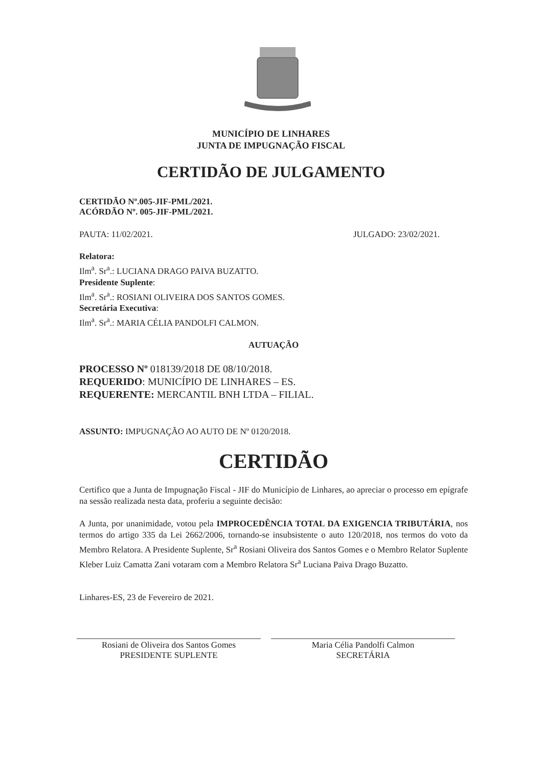MUNICÍPIO DE LINHARES
JUNTA DE IMPUGNAÇÃO FISCAL
CERTIDÃO DE JULGAMENTO
CERTIDÃO Nº.005-JIF-PML/2021.
ACÓRDÃO Nº. 005-JIF-PML/2021.
PAUTA: 11/02/2021. JULGADO: 23/02/2021.
Relatora:
Ilm<sup>a</sup>. Sr<sup>a</sup>.: LUCIANA DRAGO PAIVA BUZATTO.
Presidente Suplente:
Ilm<sup>a</sup>. Sr<sup>a</sup>.: ROSIANI OLIVEIRA DOS SANTOS GOMES.
Secretária Executiva:
Ilm<sup>a</sup>. Sr<sup>a</sup>.: MARIA CÉLIA PANDOLFI CALMON.
AUTUAÇÃO
PROCESSO Nº 018139/2018 DE 08/10/2018.
REQUERIDO: MUNICÍPIO DE LINHARES – ES.
REQUERENTE: MERCANTIL BNH LTDA – FILIAL.
ASSUNTO: IMPUGNAÇÃO AO AUTO DE Nº 0120/2018.
CERTIDÃO
Certifico que a Junta de Impugnação Fiscal - JIF do Município de Linhares, ao apreciar o processo em epígrafe na sessão realizada nesta data, proferiu a seguinte decisão:
A Junta, por unanimidade, votou pela IMPROCEDÊNCIA TOTAL DA EXIGENCIA TRIBUTÁRIA, nos termos do artigo 335 da Lei 2662/2006, tornando-se insubsistente o auto 120/2018, nos termos do voto da Membro Relatora. A Presidente Suplente, Sr<sup>a</sup> Rosiani Oliveira dos Santos Gomes e o Membro Relator Suplente Kleber Luiz Camatta Zani votaram com a Membro Relatora Sr<sup>a</sup> Luciana Paiva Drago Buzatto.
Linhares-ES, 23 de Fevereiro de 2021.
Rosiani de Oliveira dos Santos Gomes
PRESIDENTE SUPLENTE
Maria Célia Pandolfi Calmon
SECRETÁRIA